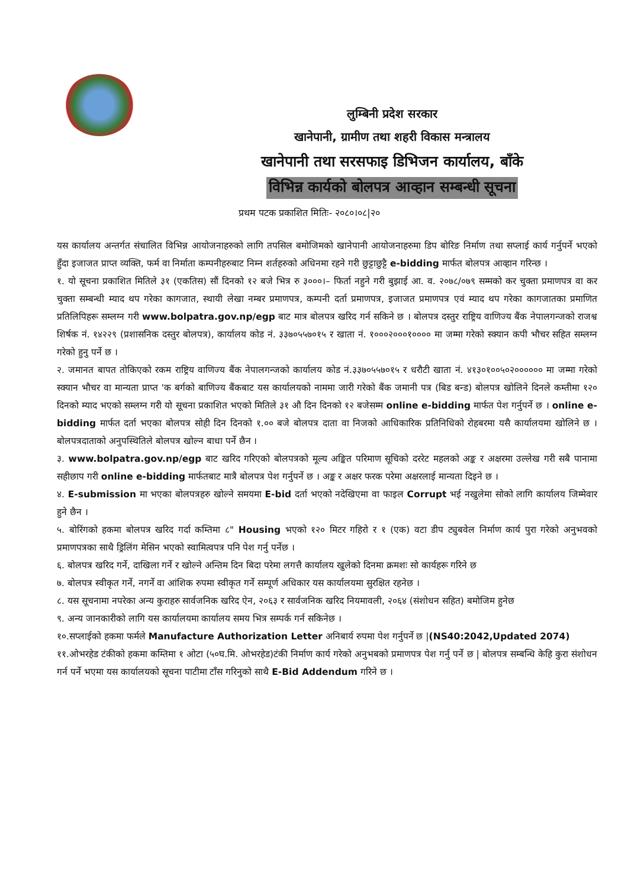लुम्बिनी प्रदेश सरकार
खानेपानी, ग्रामीण तथा शहरी विकास मन्त्रालय
खानेपानी तथा सरसफाइ डिभिजन कार्यालय, बाँके
विभिन्न कार्यको बोलपत्र आव्हान सम्बन्धी सूचना
प्रथम पटक प्रकाशित मितिः- २०८०।०८|२०
यस कार्यालय अन्तर्गत संचालित विभिन्न आयोजनाहरुको लागि तपसिल बमोजिमको खानेपानी आयोजनाहरुमा डिप बोरिङ निर्माण तथा सप्लाई कार्य गर्नुपर्ने भएको हुँदा इजाजत प्राप्त व्यक्ति, फर्म वा निर्माता कम्पनीहरुबाट निम्न शर्तहरुको अधिनमा रहने गरी छुट्टाछुट्टै e-bidding मार्फत बोलपत्र आव्हान गरिन्छ ।
१. यो सूचना प्रकाशित मितिले ३१ (एकतिस) सौं दिनको १२ बजे भित्र रु ३०००।– फिर्ता नहुने गरी बुझाई आ. व. २०७८/०७९ सम्मको कर चुक्ता प्रमाणपत्र वा कर चुक्ता सम्बन्धी म्याद थप गरेका कागजात, स्थायी लेखा नम्बर प्रमाणपत्र, कम्पनी दर्ता प्रमाणपत्र, इजाजत प्रमाणपत्र एवं म्याद थप गरेका कागजातका प्रमाणित प्रतिलिपिहरू सम्लग्न गरी www.bolpatra.gov.np/egp बाट मात्र बोलपत्र खरिद गर्न सकिने छ । बोलपत्र दस्तुर राष्ट्रिय वाणिज्य बैंक नेपालगन्जको राजश्व शिर्षक नं. १४२२९ (प्रशासनिक दस्तुर बोलपत्र), कार्यालय कोड नं. ३३७०५५७०१५ र खाता नं. १०००२०००१०००० मा जम्मा गरेको स्क्यान कपी भौचर सहित सम्लग्न गरेको हुनु पर्ने छ ।
२. जमानत बापत तोकिएको रकम राष्ट्रिय वाणिज्य बैंक नेपालगन्जको कार्यालय कोड नं.३३७०५५७०१५ र धरौटी खाता नं. ४१३०१००५०२०००००० मा जम्मा गरेको स्क्यान भौचर वा मान्यता प्राप्त 'क बर्गको बाणिज्य बैंकबाट यस कार्यालयको नाममा जारी गरेको बैंक जमानी पत्र (बिड बन्ड) बोलपत्र खोलिने दिनले कम्तीमा १२० दिनको म्याद भएको सम्लग्न गरी यो सूचना प्रकाशित भएको मितिले ३१ औ दिन दिनको १२ बजेसम्म online e-bidding मार्फत पेश गर्नुपर्ने छ । online e-bidding मार्फत दर्ता भएका बोलपत्र सोही दिन दिनको १.०० बजे बोलपत्र दाता वा निजको आधिकारिक प्रतिनिधिको रोहबरमा यसै कार्यालयमा खोलिने छ । बोलपत्रदाताको अनुपस्थितिले बोलपत्र खोल्न बाधा पर्ने छैन ।
३. www.bolpatra.gov.np/egp बाट खरिद गरिएको बोलपत्रको मूल्य अङ्कित परिमाण सूचिको दररेट महलको अङ्क र अक्षरमा उल्लेख गरी सबै पानामा सहीछाप गरी online e-bidding मार्फतबाट मात्रै बोलपत्र पेश गर्नुपर्ने छ । अङ्क र अक्षर फरक परेमा अक्षरलाई मान्यता दिइने छ ।
४. E-submission मा भएका बोलपत्रहरु खोल्ने समयमा E-bid दर्ता भएको नदेखिएमा वा फाइल Corrupt भई नखुलेमा सोको लागि कार्यालय जिम्मेवार हुने छैन ।
५. बोरिंगको हकमा बोलपत्र खरिद गर्दा कम्तिमा ८" Housing भएको १२० मिटर गहिरो र १ (एक) वटा डीप ट्युबवेल निर्माण कार्य पुरा गरेको अनुभवको प्रमाणपत्रका साथै ड्रिलिंग मेसिन भएको स्वामित्वपत्र पनि पेश गर्नु पर्नेछ ।
६. बोलपत्र खरिद गर्ने, दाखिला गर्ने र खोल्ने अन्तिम दिन बिदा परेमा लगत्तै कार्यालय खुलेको दिनमा क्रमशः सो कार्यहरू गरिने छ
७. बोलपत्र स्वीकृत गर्ने, नगर्ने वा आंशिक रुपमा स्वीकृत गर्ने सम्पूर्ण अधिकार यस कार्यालयमा सुरक्षित रहनेछ ।
८. यस सूचनामा नपरेका अन्य कुराहरु सार्वजनिक खरिद ऐन, २०६३ र सार्वजनिक खरिद नियमावली, २०६४ (संशोधन सहित) बमोजिम हुनेछ
९. अन्य जानकारीको लागि यस कार्यालयमा कार्यालय समय भित्र सम्पर्क गर्न सकिनेछ ।
१०.सप्लाईको हकमा फर्मले Manufacture Authorization Letter अनिबार्य रुपमा पेश गर्नुपर्ने छ |(NS40:2042,Updated 2074)
११.ओभरहेड टंकीको हकमा कम्तिमा १ ओटा (५०घ.मि. ओभरहेड)टंकी निर्माण कार्य गरेको अनुभबको प्रमाणपत्र पेश गर्नु पर्ने छ | बोलपत्र सम्बन्धि केहि कुरा संशोधन गर्न पर्ने भएमा यस कार्यालयको सूचना पाटीमा टाँस गरिनुको साथै E-Bid Addendum गरिने छ ।